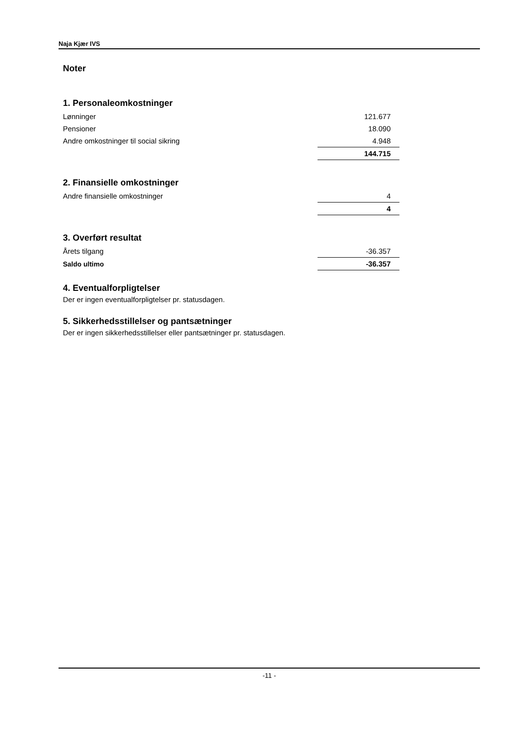Naja Kjær IVS
Noter
1. Personaleomkostninger
| Lønninger | 121.677 |
| Pensioner | 18.090 |
| Andre omkostninger til social sikring | 4.948 |
| | 144.715 |
2. Finansielle omkostninger
| Andre finansielle omkostninger | 4 |
| | 4 |
3. Overført resultat
| Årets tilgang | -36.357 |
| Saldo ultimo | -36.357 |
4. Eventualforpligtelser
Der er ingen eventualforpligtelser pr. statusdagen.
5. Sikkerhedsstillelser og pantsætninger
Der er ingen sikkerhedsstillelser eller pantsætninger pr. statusdagen.
-11 -